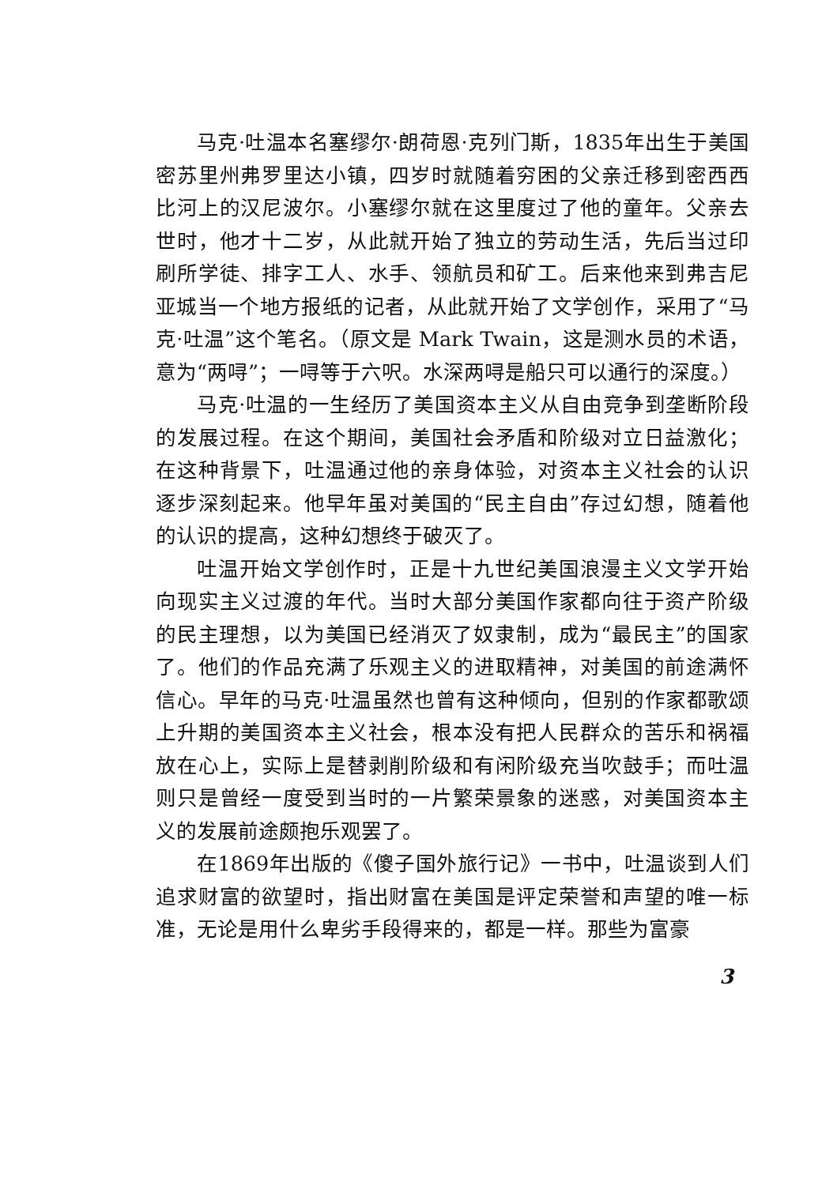马克·吐温本名塞缪尔·朗荷恩·克列门斯，1835年出生于美国密苏里州弗罗里达小镇，四岁时就随着穷困的父亲迁移到密西西比河上的汉尼波尔。小塞缪尔就在这里度过了他的童年。父亲去世时，他才十二岁，从此就开始了独立的劳动生活，先后当过印刷所学徒、排字工人、水手、领航员和矿工。后来他来到弗吉尼亚城当一个地方报纸的记者，从此就开始了文学创作，采用了“马克·吐温”这个笔名。（原文是 Mark Twain，这是测水员的术语，意为“两㖊”；一㖊等于六呎。水深两㖊是船只可以通行的深度。）
马克·吐温的一生经历了美国资本主义从自由竞争到垄断阶段的发展过程。在这个期间，美国社会矛盾和阶级对立日益激化；在这种背景下，吐温通过他的亲身体验，对资本主义社会的认识逐步深刻起来。他早年虽对美国的“民主自由”存过幻想，随着他的认识的提高，这种幻想终于破灭了。
吐温开始文学创作时，正是十九世纪美国浪漫主义文学开始向现实主义过渡的年代。当时大部分美国作家都向往于资产阶级的民主理想，以为美国已经消灭了奴隶制，成为“最民主”的国家了。他们的作品充满了乐观主义的进取精神，对美国的前途满怀信心。早年的马克·吐温虽然也曾有这种倾向，但别的作家都歌颂上升期的美国资本主义社会，根本没有把人民群众的苦乐和祸福放在心上，实际上是替剥削阶级和有闲阶级充当吹鼓手；而吐温则只是曾经一度受到当时的一片繁荣景象的迷惑，对美国资本主义的发展前途颇抱乐观罢了。
在1869年出版的《傻子国外旅行记》一书中，吐温谈到人们追求财富的欲望时，指出财富在美国是评定荣誉和声望的唯一标准，无论是用什么卑劣手段得来的，都是一样。那些为富豪
3